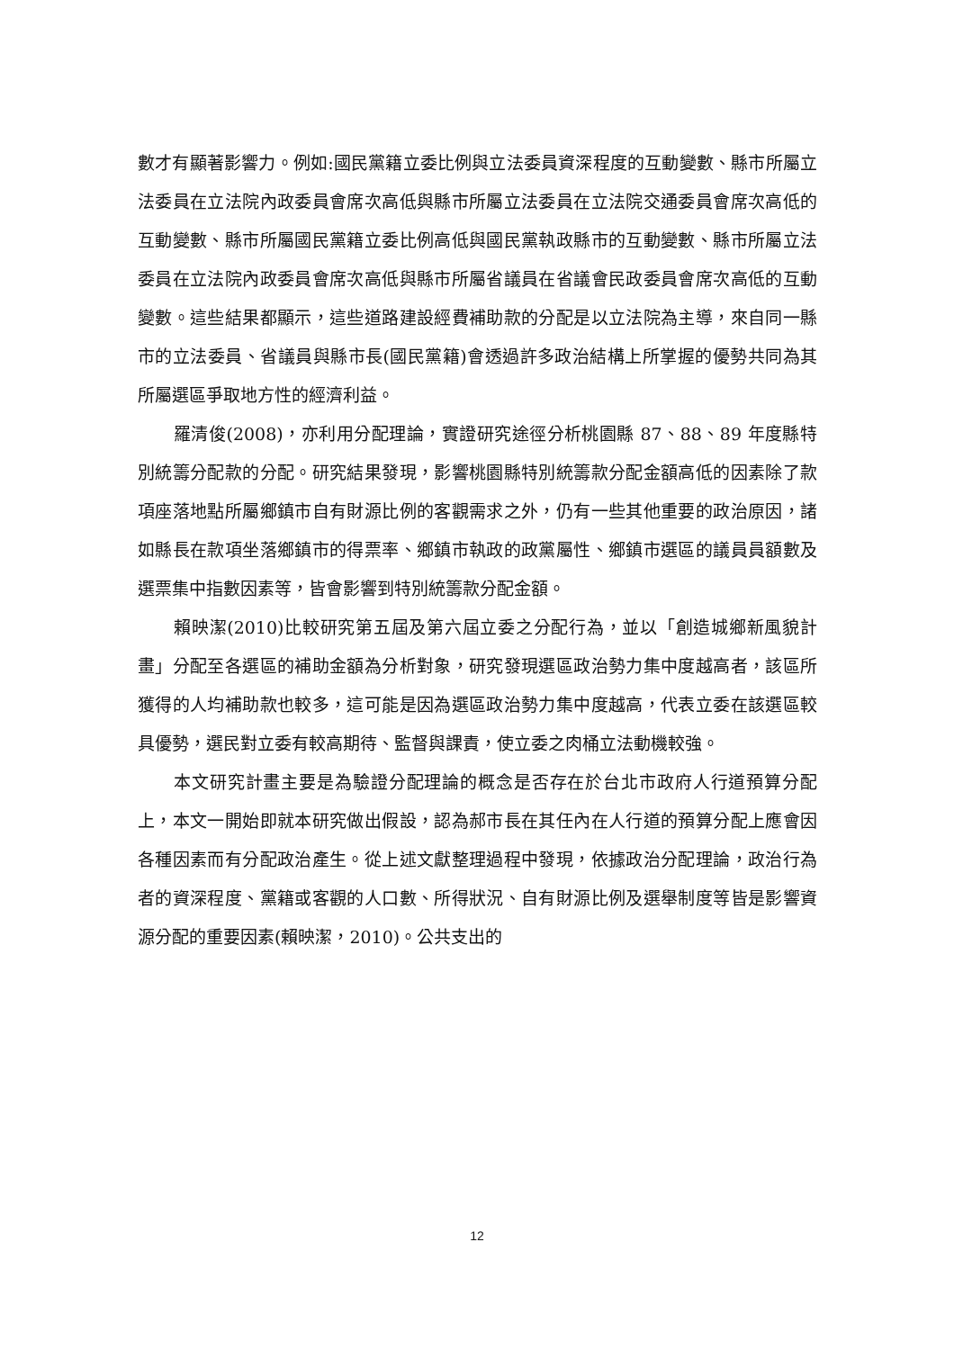數才有顯著影響力。例如:國民黨籍立委比例與立法委員資深程度的互動變數、縣市所屬立法委員在立法院內政委員會席次高低與縣市所屬立法委員在立法院交通委員會席次高低的互動變數、縣市所屬國民黨籍立委比例高低與國民黨執政縣市的互動變數、縣市所屬立法委員在立法院內政委員會席次高低與縣市所屬省議員在省議會民政委員會席次高低的互動變數。這些結果都顯示，這些道路建設經費補助款的分配是以立法院為主導，來自同一縣市的立法委員、省議員與縣市長(國民黨籍)會透過許多政治結構上所掌握的優勢共同為其所屬選區爭取地方性的經濟利益。
羅清俊(2008)，亦利用分配理論，實證研究途徑分析桃園縣 87、88、89 年度縣特別統籌分配款的分配。研究結果發現，影響桃園縣特別統籌款分配金額高低的因素除了款項座落地點所屬鄉鎮市自有財源比例的客觀需求之外，仍有一些其他重要的政治原因，諸如縣長在款項坐落鄉鎮市的得票率、鄉鎮市執政的政黨屬性、鄉鎮市選區的議員員額數及選票集中指數因素等，皆會影響到特別統籌款分配金額。
賴映潔(2010)比較研究第五屆及第六屆立委之分配行為，並以「創造城鄉新風貌計畫」分配至各選區的補助金額為分析對象，研究發現選區政治勢力集中度越高者，該區所獲得的人均補助款也較多，這可能是因為選區政治勢力集中度越高，代表立委在該選區較具優勢，選民對立委有較高期待、監督與課責，使立委之肉桶立法動機較強。
本文研究計畫主要是為驗證分配理論的概念是否存在於台北市政府人行道預算分配上，本文一開始即就本研究做出假設，認為郝市長在其任內在人行道的預算分配上應會因各種因素而有分配政治產生。從上述文獻整理過程中發現，依據政治分配理論，政治行為者的資深程度、黨籍或客觀的人口數、所得狀況、自有財源比例及選舉制度等皆是影響資源分配的重要因素(賴映潔，2010)。公共支出的
12